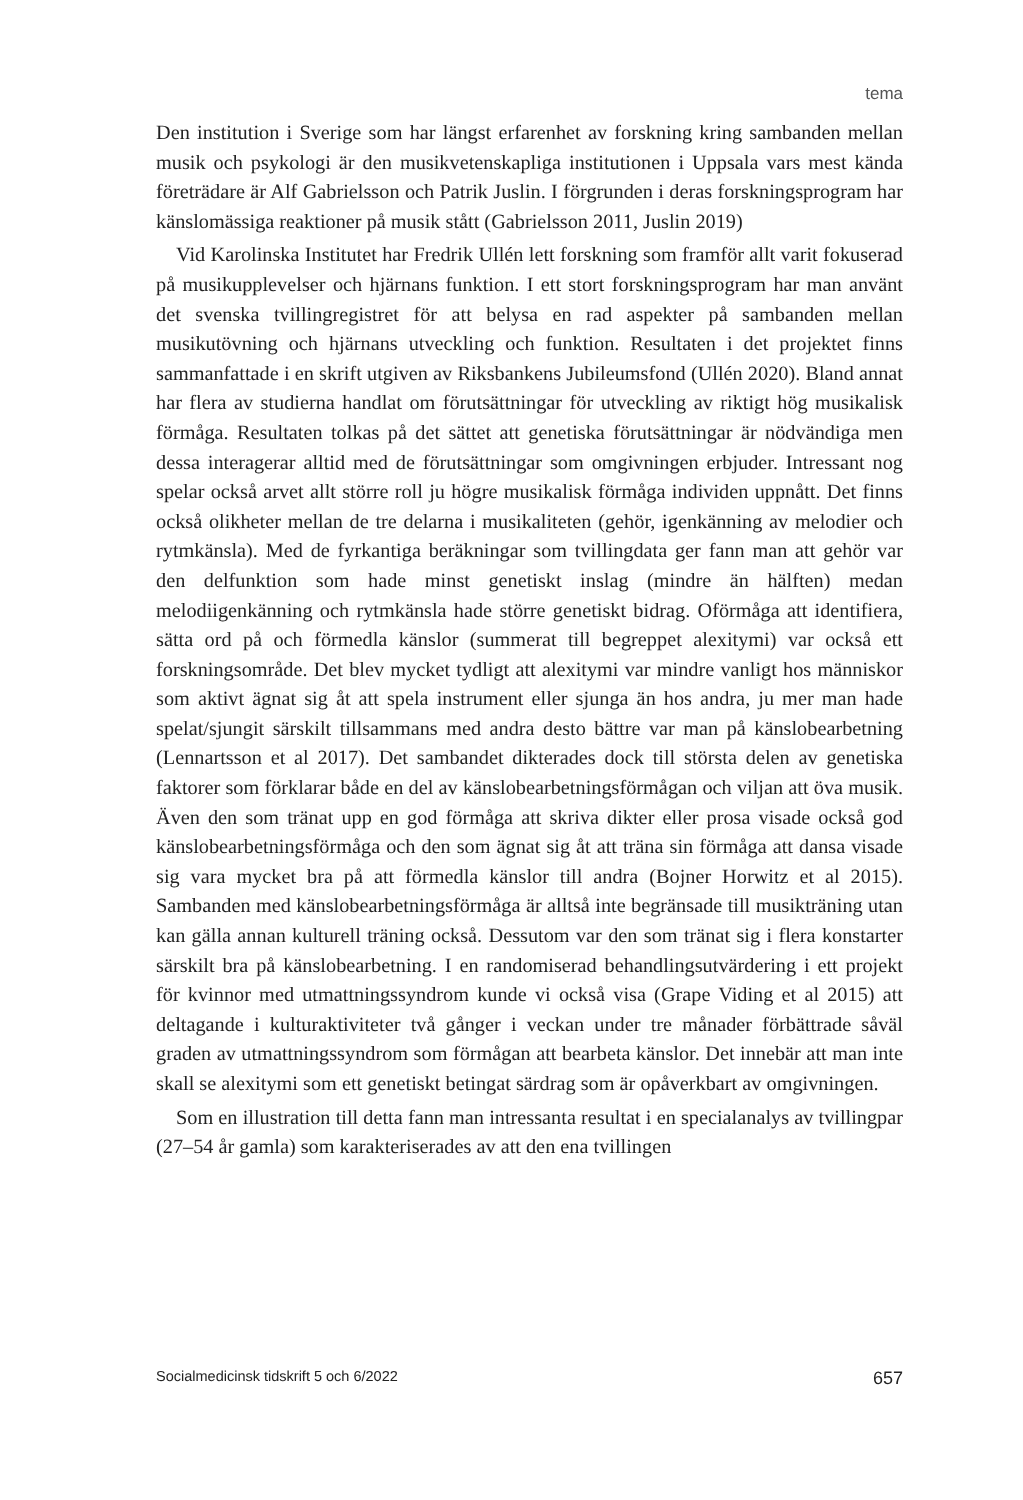tema
Den institution i Sverige som har längst erfarenhet av forskning kring sambanden mellan musik och psykologi är den musikvetenskapliga institutionen i Uppsala vars mest kända företrädare är Alf Gabrielsson och Patrik Juslin. I förgrunden i deras forskningsprogram har känslomässiga reaktioner på musik stått (Gabrielsson 2011, Juslin 2019)
Vid Karolinska Institutet har Fredrik Ullén lett forskning som framför allt varit fokuserad på musikupplevelser och hjärnans funktion. I ett stort forskningsprogram har man använt det svenska tvillingregistret för att belysa en rad aspekter på sambanden mellan musikutövning och hjärnans utveckling och funktion. Resultaten i det projektet finns sammanfattade i en skrift utgiven av Riksbankens Jubileumsfond (Ullén 2020). Bland annat har flera av studierna handlat om förutsättningar för utveckling av riktigt hög musikalisk förmåga. Resultaten tolkas på det sättet att genetiska förutsättningar är nödvändiga men dessa interagerar alltid med de förutsättningar som omgivningen erbjuder. Intressant nog spelar också arvet allt större roll ju högre musikalisk förmåga individen uppnått. Det finns också olikheter mellan de tre delarna i musikaliteten (gehör, igenkänning av melodier och rytmkänsla). Med de fyrkantiga beräkningar som tvillingdata ger fann man att gehör var den delfunktion som hade minst genetiskt inslag (mindre än hälften) medan melodiigenkänning och rytmkänsla hade större genetiskt bidrag. Oförmåga att identifiera, sätta ord på och förmedla känslor (summerat till begreppet alexitymi) var också ett forskningsområde. Det blev mycket tydligt att alexitymi var mindre vanligt hos människor som aktivt ägnat sig åt att spela instrument eller sjunga än hos andra, ju mer man hade spelat/sjungit särskilt tillsammans med andra desto bättre var man på känslobearbetning (Lennartsson et al 2017). Det sambandet dikterades dock till största delen av genetiska faktorer som förklarar både en del av känslobearbetningsförmågan och viljan att öva musik. Även den som tränat upp en god förmåga att skriva dikter eller prosa visade också god känslobearbetningsförmåga och den som ägnat sig åt att träna sin förmåga att dansa visade sig vara mycket bra på att förmedla känslor till andra (Bojner Horwitz et al 2015). Sambanden med känslobearbetningsförmåga är alltså inte begränsade till musikträning utan kan gälla annan kulturell träning också. Dessutom var den som tränat sig i flera konstarter särskilt bra på känslobearbetning. I en randomiserad behandlingsutvärdering i ett projekt för kvinnor med utmattningssyndrom kunde vi också visa (Grape Viding et al 2015) att deltagande i kulturaktiviteter två gånger i veckan under tre månader förbättrade såväl graden av utmattningssyndrom som förmågan att bearbeta känslor. Det innebär att man inte skall se alexitymi som ett genetiskt betingat särdrag som är opåverkbart av omgivningen.
Som en illustration till detta fann man intressanta resultat i en specialanalys av tvillingpar (27–54 år gamla) som karakteriserades av att den ena tvillingen
Socialmedicinsk tidskrift 5 och 6/2022 657